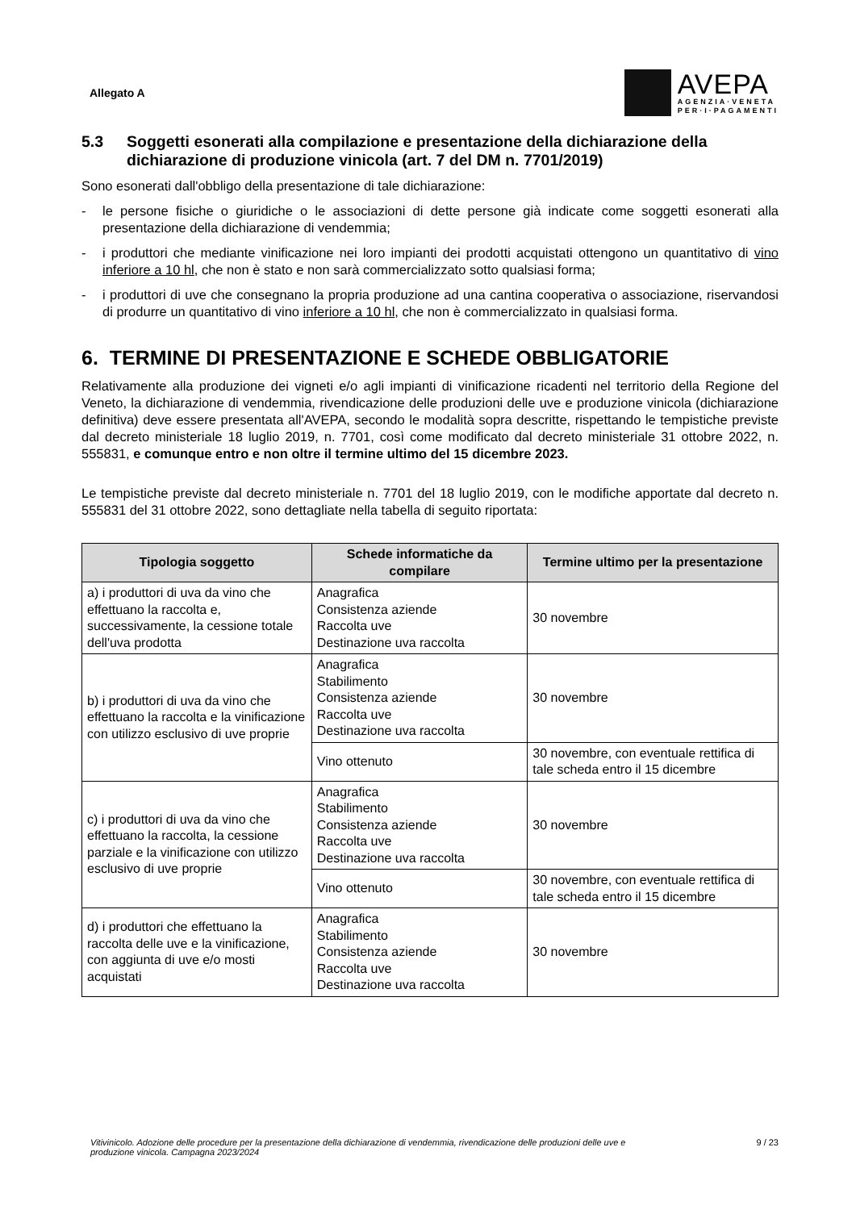Allegato A
AVEPA
AGENZIA·VENETA
PER·I·PAGAMENTI
5.3 Soggetti esonerati alla compilazione e presentazione della dichiarazione della dichiarazione di produzione vinicola (art. 7 del DM n. 7701/2019)
Sono esonerati dall'obbligo della presentazione di tale dichiarazione:
- le persone fisiche o giuridiche o le associazioni di dette persone già indicate come soggetti esonerati alla presentazione della dichiarazione di vendemmia;
- i produttori che mediante vinificazione nei loro impianti dei prodotti acquistati ottengono un quantitativo di vino inferiore a 10 hl, che non è stato e non sarà commercializzato sotto qualsiasi forma;
- i produttori di uve che consegnano la propria produzione ad una cantina cooperativa o associazione, riservandosi di produrre un quantitativo di vino inferiore a 10 hl, che non è commercializzato in qualsiasi forma.
6. TERMINE DI PRESENTAZIONE E SCHEDE OBBLIGATORIE
Relativamente alla produzione dei vigneti e/o agli impianti di vinificazione ricadenti nel territorio della Regione del Veneto, la dichiarazione di vendemmia, rivendicazione delle produzioni delle uve e produzione vinicola (dichiarazione definitiva) deve essere presentata all'AVEPA, secondo le modalità sopra descritte, rispettando le tempistiche previste dal decreto ministeriale 18 luglio 2019, n. 7701, così come modificato dal decreto ministeriale 31 ottobre 2022, n. 555831, e comunque entro e non oltre il termine ultimo del 15 dicembre 2023.
Le tempistiche previste dal decreto ministeriale n. 7701 del 18 luglio 2019, con le modifiche apportate dal decreto n. 555831 del 31 ottobre 2022, sono dettagliate nella tabella di seguito riportata:
| Tipologia soggetto | Schede informatiche da compilare | Termine ultimo per la presentazione |
| --- | --- | --- |
| a) i produttori di uva da vino che effettuano la raccolta e, successivamente, la cessione totale dell'uva prodotta | Anagrafica Consistenza aziende Raccolta uve Destinazione uva raccolta | 30 novembre |
| b) i produttori di uva da vino che effettuano la raccolta e la vinificazione con utilizzo esclusivo di uve proprie | Anagrafica Stabilimento Consistenza aziende Raccolta uve Destinazione uva raccolta | 30 novembre |
| | Vino ottenuto | 30 novembre, con eventuale rettifica di tale scheda entro il 15 dicembre |
| c) i produttori di uva da vino che effettuano la raccolta, la cessione parziale e la vinificazione con utilizzo esclusivo di uve proprie | Anagrafica Stabilimento Consistenza aziende Raccolta uve Destinazione uva raccolta | 30 novembre |
| | Vino ottenuto | 30 novembre, con eventuale rettifica di tale scheda entro il 15 dicembre |
| d) i produttori che effettuano la raccolta delle uve e la vinificazione, con aggiunta di uve e/o mosti acquistati | Anagrafica Stabilimento Consistenza aziende Raccolta uve Destinazione uva raccolta | 30 novembre |
Vitivinicolo. Adozione delle procedure per la presentazione della dichiarazione di vendemmia, rivendicazione delle produzioni delle uve e produzione vinicola. Campagna 2023/2024 9 / 23